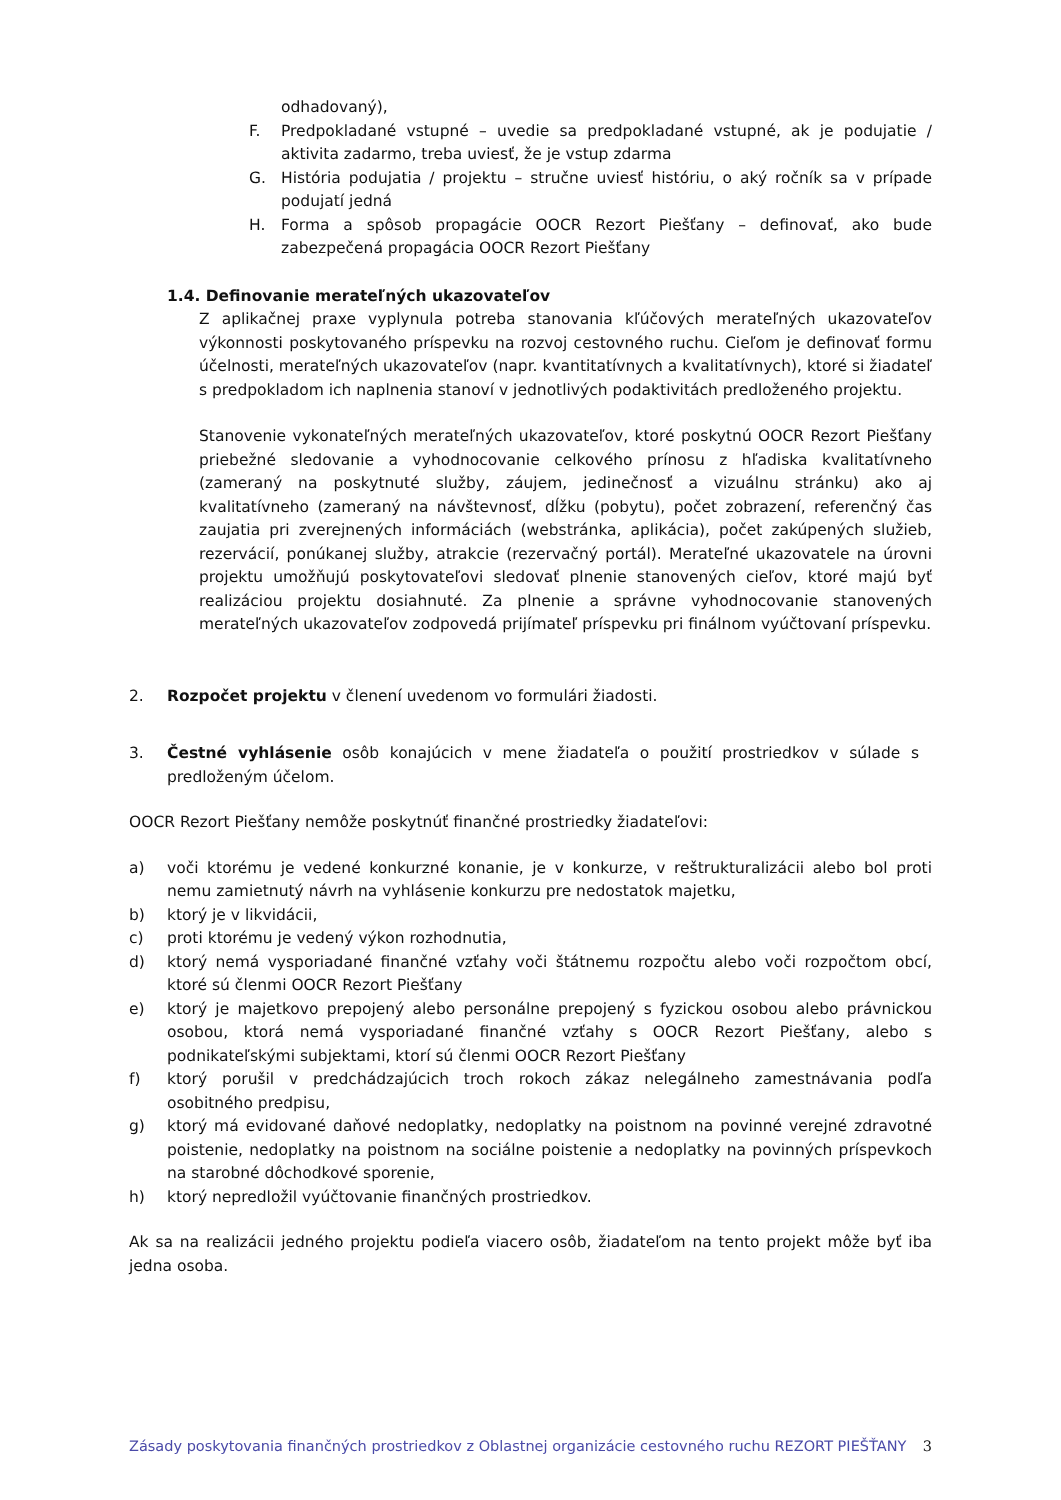odhadovaný),
F. Predpokladané vstupné – uvedie sa predpokladané vstupné, ak je podujatie / aktivita zadarmo, treba uviesť, že je vstup zdarma
G. História podujatia / projektu – stručne uviesť históriu, o aký ročník sa v prípade podujatí jedná
H. Forma a spôsob propagácie OOCR Rezort Piešťany – definovať, ako bude zabezpečená propagácia OOCR Rezort Piešťany
1.4. Definovanie merateľných ukazovateľov
Z aplikačnej praxe vyplynula potreba stanovania kľúčových merateľných ukazovateľov výkonnosti poskytovaného príspevku na rozvoj cestovného ruchu. Cieľom je definovať formu účelnosti, merateľných ukazovateľov (napr. kvantitatívnych a kvalitatívnych), ktoré si žiadateľ s predpokladom ich naplnenia stanoví v jednotlivých podaktivitách predloženého projektu.
Stanovenie vykonateľných merateľných ukazovateľov, ktoré poskytnú OOCR Rezort Piešťany priebežné sledovanie a vyhodnocovanie celkového prínosu z hľadiska kvalitatívneho (zameraný na poskytnuté služby, záujem, jedinečnosť a vizuálnu stránku) ako aj kvalitatívneho (zameraný na návštevnosť, dĺžku (pobytu), počet zobrazení, referenčný čas zaujatia pri zverejnených informáciách (webstránka, aplikácia), počet zakúpených služieb, rezervácií, ponúkanej služby, atrakcie (rezervačný portál). Merateľné ukazovatele na úrovni projektu umožňujú poskytovateľovi sledovať plnenie stanovených cieľov, ktoré majú byť realizáciou projektu dosiahnuté. Za plnenie a správne vyhodnocovanie stanovených merateľných ukazovateľov zodpovedá prijímateľ príspevku pri finálnom vyúčtovaní príspevku.
2. Rozpočet projektu v členení uvedenom vo formulári žiadosti.
3. Čestné vyhlásenie osôb konajúcich v mene žiadateľa o použití prostriedkov v súlade s predloženým účelom.
OOCR Rezort Piešťany nemôže poskytnúť finančné prostriedky žiadateľovi:
a) voči ktorému je vedené konkurzné konanie, je v konkurze, v reštrukturalizácii alebo bol proti nemu zamietnutý návrh na vyhlásenie konkurzu pre nedostatok majetku,
b) ktorý je v likvidácii,
c) proti ktorému je vedený výkon rozhodnutia,
d) ktorý nemá vysporiadané finančné vzťahy voči štátnemu rozpočtu alebo voči rozpočtom obcí, ktoré sú členmi OOCR Rezort Piešťany
e) ktorý je majetkovo prepojený alebo personálne prepojený s fyzickou osobou alebo právnickou osobou, ktorá nemá vysporiadané finančné vzťahy s OOCR Rezort Piešťany, alebo s podnikateľskými subjektami, ktorí sú členmi OOCR Rezort Piešťany
f) ktorý porušil v predchádzajúcich troch rokoch zákaz nelegálneho zamestnávania podľa osobitného predpisu,
g) ktorý má evidované daňové nedoplatky, nedoplatky na poistnom na povinné verejné zdravotné poistenie, nedoplatky na poistnom na sociálne poistenie a nedoplatky na povinných príspevkoch na starobné dôchodkové sporenie,
h) ktorý nepredložil vyúčtovanie finančných prostriedkov.
Ak sa na realizácii jedného projektu podieľa viacero osôb, žiadateľom na tento projekt môže byť iba jedna osoba.
Zásady poskytovania finančných prostriedkov z Oblastnej organizácie cestovného ruchu REZORT PIEŠŤANY 3